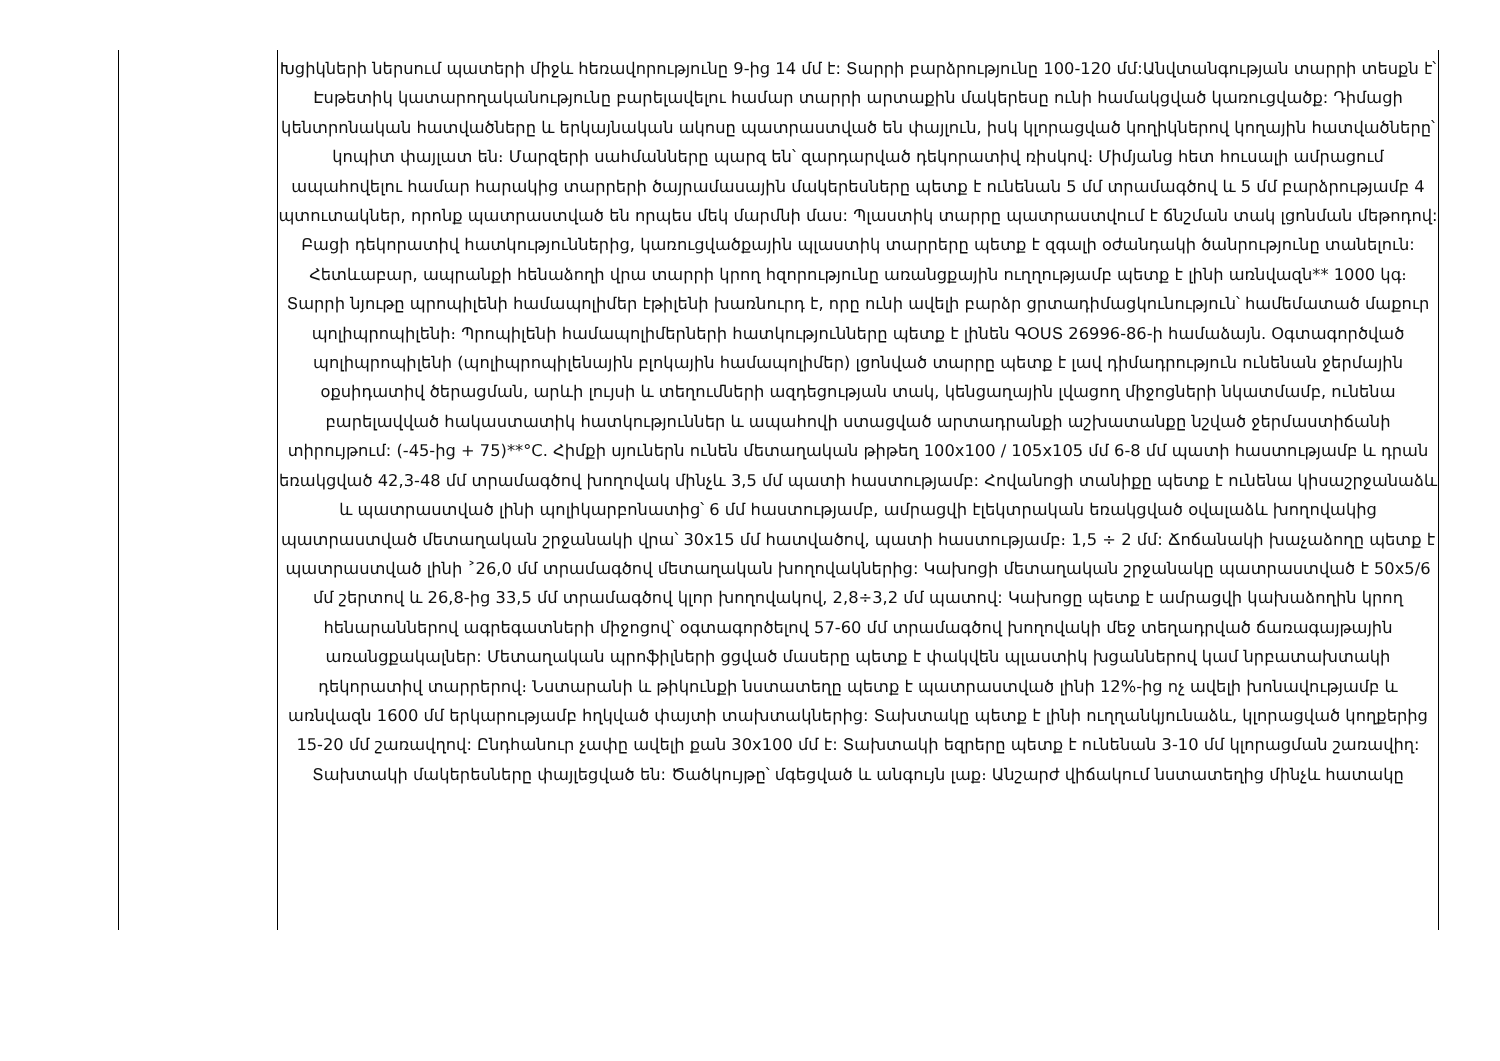| | Խցիկների ներսում պատերի միջև հեռավորությունը 9-ից 14 մմ է: Տարրի բարձրությունը 100-120 մմ:Անվտանգության տարրի տեսքն է՝ Էսթետիկ կատարողականությունը բարելավելու համար տարրի արտաքին մակերեսը ունի համակցված կառուցվածք: Դիմացի կենտրոնական հատվածները և երկայնական ակոսը պատրաստված են փայլուն, իսկ կլորացված կողիկներով կողային հատվածները՝ կոպիտ փայլատ են։ Մարզերի սահմանները պարզ են՝ զարդարված դեկորատիվ ռիսկով։ Միմյանց հետ հուսալի ամրացում ապահովելու համար հարակից տարրերի ծայրամասային մակերեսները պետք է ունենան 5 մմ տրամագծով և 5 մմ բարձրությամբ 4 պտուտակներ, որոնք պատրաստված են որպես մեկ մարմնի մաս: Պլաստիկ տարրը պատրաստվում է ճնշման տակ լցոնման մեթոդով: Բացի դեկորատիվ հատկություններից, կառուցվածքային պլաստիկ տարրերը պետք է զգալի օժանդակի ծանրությունը տանելուն: Հետևաբար, ապրանքի հենաձողի վրա տարրի կրող հզորությունը առանցքային ուղղությամբ պետք է լինի առնվազն** 1000 կգ։ Տարրի նյութը պրոպիլենի համապոլիմեր էթիլենի խառնուրդ է, որը ունի ավելի բարձր ցրտադիմացկունություն՝ համեմատած մաքուր պոլիպրոպիլենի։ Պրոպիլենի համապոլիմերների հատկությունները պետք է լինեն ԳՕՍՏ 26996-86-ի համաձայն. Օգտագործված պոլիպրոպիլենի (պոլիպրոպիլենային բլոկային համապոլիմեր) լցոնված տարրը պետք է լավ դիմադրություն ունենան ջերմային օքսիդատիվ ծերացման, արևի լույսի և տեղումների ազդեցության տակ, կենցաղային լվացող միջոցների նկատմամբ, ունենա բարելավված հակաստատիկ հատկություններ և ապահովի ստացված արտադրանքի աշխատանքը նշված ջերմաստիճանի տիրույթում: (-45-ից + 75)**°C. Հիմքի սյուներն ունեն մետաղական թիթեղ 100x100 / 105x105 մմ 6-8 մմ պատի հաստությամբ և դրան եռակցված 42,3-48 մմ տրամագծով խողովակ մինչև 3,5 մմ պատի հաստությամբ: Հովանոցի տանիքը պետք է ունենա կիսաշրջանաձև և պատրաստված լինի պոլիկարբոնատից՝ 6 մմ հաստությամբ, ամրացվի էլեկտրական եռակցված օվալաձև խողովակից պատրաստված մետաղական շրջանակի վրա՝ 30x15 մմ հատվածով, պատի հաստությամբ։ 1,5 ÷ 2 մմ: Ճոճանակի խաչաձողը պետք է պատրաստված լինի ˃26,0 մմ տրամագծով մետաղական խողովակներից: Կախոցի մետաղական շրջանակը պատրաստված է 50x5/6 մմ շերտով և 26,8-ից 33,5 մմ տրամագծով կլոր խողովակով, 2,8÷3,2 մմ պատով: Կախոցը պետք է ամրացվի կախաձողին կրող հենարաններով ագրեգատների միջոցով՝ օգտագործելով 57-60 մմ տրամագծով խողովակի մեջ տեղադրված ճառագայթային առանցքակալներ: Մետաղական պրոֆիլների ցցված մասերը պետք է փակվեն պլաստիկ խցաններով կամ նրբատախտակի դեկորատիվ տարրերով։ Նստարանի և թիկունքի նստատեղը պետք է պատրաստված լինի 12%-ից ոչ ավելի խոնավությամբ և առնվազն 1600 մմ երկարությամբ հղկված փայտի տախտակներից: Տախտակը պետք է լինի ուղղանկյունաձև, կլորացված կողքերից 15-20 մմ շառավղով: Ընդհանուր չափը ավելի քան 30x100 մմ է: Տախտակի եզրերը պետք է ունենան 3-10 մմ կլորացման շառավիղ: Տախտակի մակերեսները փայլեցված են: Ծածկույթը՝ մգեցված և անգույն լաք։ Անշարժ վիճակում նստատեղից մինչև հատակը |